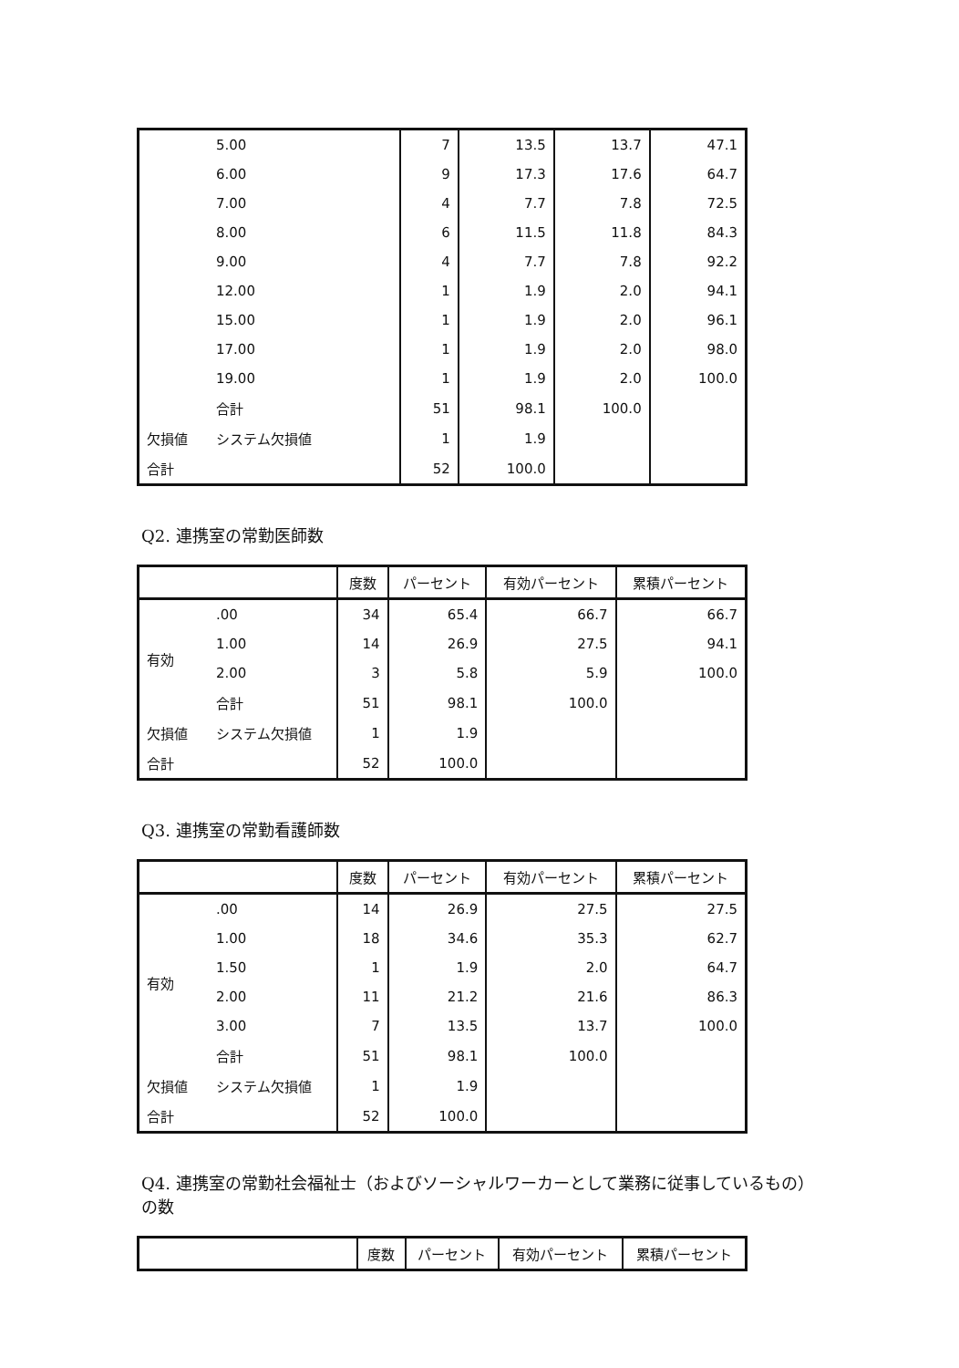| | 5.00 | 7 | 13.5 | 13.7 | 47.1 |
| | 6.00 | 9 | 17.3 | 17.6 | 64.7 |
| | 7.00 | 4 | 7.7 | 7.8 | 72.5 |
| | 8.00 | 6 | 11.5 | 11.8 | 84.3 |
| | 9.00 | 4 | 7.7 | 7.8 | 92.2 |
| | 12.00 | 1 | 1.9 | 2.0 | 94.1 |
| | 15.00 | 1 | 1.9 | 2.0 | 96.1 |
| | 17.00 | 1 | 1.9 | 2.0 | 98.0 |
| | 19.00 | 1 | 1.9 | 2.0 | 100.0 |
| | 合計 | 51 | 98.1 | 100.0 | |
| 欠損値 | システム欠損値 | 1 | 1.9 | | |
| 合計 | | 52 | 100.0 | | |
Q2. 連携室の常勤医師数
| | | 度数 | パーセント | 有効パーセント | 累積パーセント |
| --- | --- | --- | --- | --- | --- |
| 有効 | .00 | 34 | 65.4 | 66.7 | 66.7 |
| | 1.00 | 14 | 26.9 | 27.5 | 94.1 |
| | 2.00 | 3 | 5.8 | 5.9 | 100.0 |
| | 合計 | 51 | 98.1 | 100.0 | |
| 欠損値 | システム欠損値 | 1 | 1.9 | | |
| 合計 | | 52 | 100.0 | | |
Q3. 連携室の常勤看護師数
| | | 度数 | パーセント | 有効パーセント | 累積パーセント |
| --- | --- | --- | --- | --- | --- |
| 有効 | .00 | 14 | 26.9 | 27.5 | 27.5 |
| | 1.00 | 18 | 34.6 | 35.3 | 62.7 |
| | 1.50 | 1 | 1.9 | 2.0 | 64.7 |
| | 2.00 | 11 | 21.2 | 21.6 | 86.3 |
| | 3.00 | 7 | 13.5 | 13.7 | 100.0 |
| | 合計 | 51 | 98.1 | 100.0 | |
| 欠損値 | システム欠損値 | 1 | 1.9 | | |
| 合計 | | 52 | 100.0 | | |
Q4. 連携室の常勤社会福祉士（およびソーシャルワーカーとして業務に従事しているもの）
の数
| | 度数 | パーセント | 有効パーセント | 累積パーセント |
| --- | --- | --- | --- | --- |